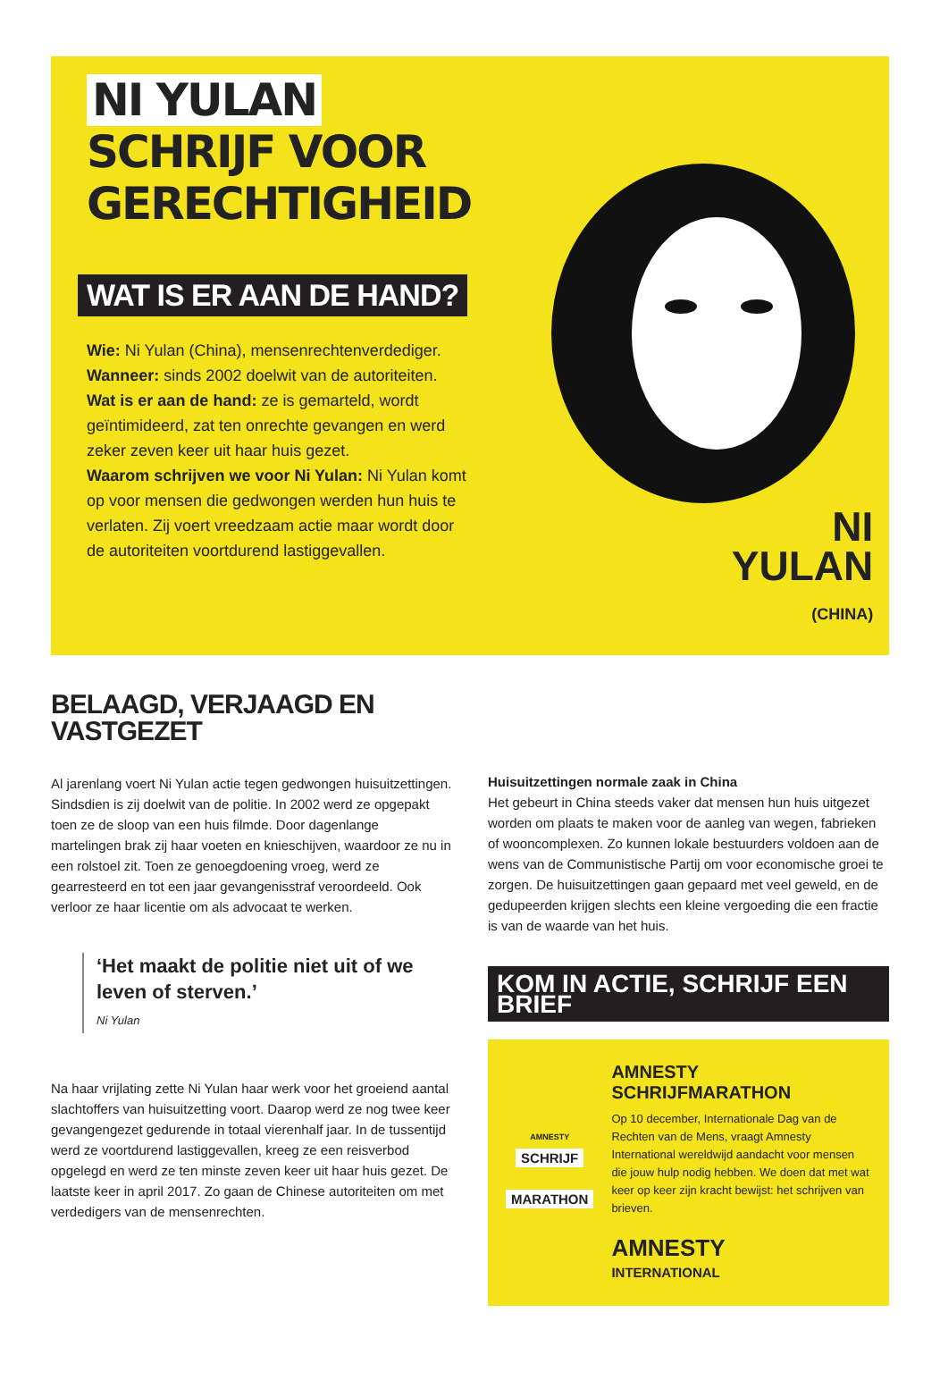NI YULAN
SCHRIJF VOOR
GERECHTIGHEID
WAT IS ER AAN DE HAND?
Wie: Ni Yulan (China), mensenrechtenverdediger.
Wanneer: sinds 2002 doelwit van de autoriteiten.
Wat is er aan de hand: ze is gemarteld, wordt geïntimideerd, zat ten onrechte gevangen en werd zeker zeven keer uit haar huis gezet.
Waarom schrijven we voor Ni Yulan: Ni Yulan komt op voor mensen die gedwongen werden hun huis te verlaten. Zij voert vreedzaam actie maar wordt door de autoriteiten voortdurend lastiggevallen.
NI
YULAN
(CHINA)
BELAAGD, VERJAAGD EN VASTGEZET
Al jarenlang voert Ni Yulan actie tegen gedwongen huisuitzettingen. Sindsdien is zij doelwit van de politie. In 2002 werd ze opgepakt toen ze de sloop van een huis filmde. Door dagenlange martelingen brak zij haar voeten en knieschijven, waardoor ze nu in een rolstoel zit. Toen ze genoegdoening vroeg, werd ze gearresteerd en tot een jaar gevangenisstraf veroordeeld. Ook verloor ze haar licentie om als advocaat te werken.
‘Het maakt de politie niet uit of we leven of sterven.’
Ni Yulan
Na haar vrijlating zette Ni Yulan haar werk voor het groeiend aantal slachtoffers van huisuitzetting voort. Daarop werd ze nog twee keer gevangengezet gedurende in totaal vierenhalf jaar. In de tussentijd werd ze voortdurend lastiggevallen, kreeg ze een reisverbod opgelegd en werd ze ten minste zeven keer uit haar huis gezet. De laatste keer in april 2017. Zo gaan de Chinese autoriteiten om met verdedigers van de mensenrechten.
Huisuitzettingen normale zaak in China
Het gebeurt in China steeds vaker dat mensen hun huis uitgezet worden om plaats te maken voor de aanleg van wegen, fabrieken of wooncomplexen. Zo kunnen lokale bestuurders voldoen aan de wens van de Communistische Partij om voor economische groei te zorgen. De huisuitzettingen gaan gepaard met veel geweld, en de gedupeerden krijgen slechts een kleine vergoeding die een fractie is van de waarde van het huis.
KOM IN ACTIE, SCHRIJF EEN BRIEF
AMNESTY
SCHRIJF
MARATHON
AMNESTY SCHRIJFMARATHON
Op 10 december, Internationale Dag van de Rechten van de Mens, vraagt Amnesty International wereldwijd aandacht voor mensen die jouw hulp nodig hebben. We doen dat met wat keer op keer zijn kracht bewijst: het schrijven van brieven.
AMNESTY
INTERNATIONAL